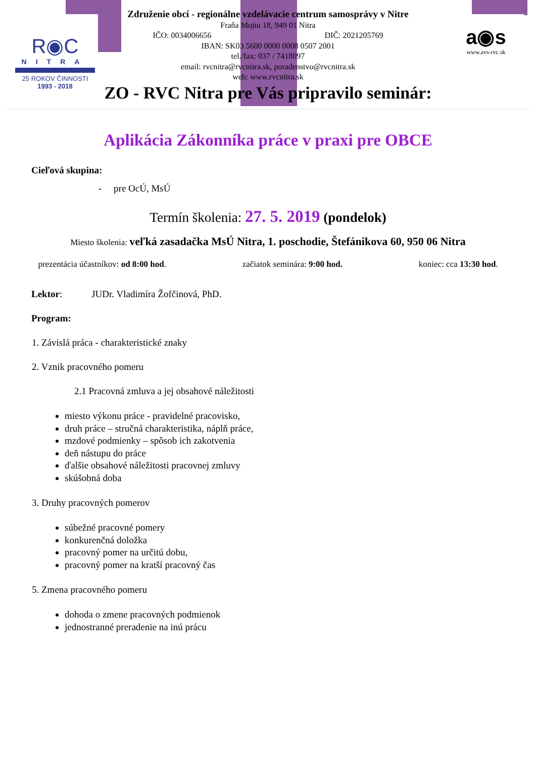R◉C
NITRA
25 ROKOV ČINNOSTI
1993 - 2018
a◉s
www.avs-rvc.sk
Združenie obcí - regionálne vzdelávacie centrum samosprávy v Nitre
Fraňa Mojtu 18, 949 01 Nitra
IČO: 0034006656 DIČ: 2021205769
IBAN: SK03 5600 0000 0008 0507 2001
tel./fax: 037 / 7418097
email: rvcnitra@rvcnitra.sk, poradenstvo@rvcnitra.sk
web: www.rvcnitra.sk
ZO - RVC Nitra pre Vás pripravilo seminár:
Aplikácia Zákonníka práce v praxi pre OBCE
Cieľová skupina:
- pre OcÚ, MsÚ
Termín školenia: 27. 5. 2019 (pondelok)
Miesto školenia: veľká zasadačka MsÚ Nitra, 1. poschodie, Štefánikova 60, 950 06 Nitra
prezentácia účastníkov: od 8:00 hod. začiatok seminára: 9:00 hod. koniec: cca 13:30 hod.
Lektor: JUDr. Vladimíra Žofčinová, PhD.
Program:
1. Závislá práca - charakteristické znaky
2. Vznik pracovného pomeru
2.1 Pracovná zmluva a jej obsahové náležitosti
miesto výkonu práce - pravidelné pracovisko,
druh práce – stručná charakteristika, náplň práce,
mzdové podmienky – spôsob ich zakotvenia
deň nástupu do práce
ďalšie obsahové náležitosti pracovnej zmluvy
skúšobná doba
3. Druhy pracovných pomerov
súbežné pracovné pomery
konkurenčná doložka
pracovný pomer na určitú dobu,
pracovný pomer na kratší pracovný čas
5. Zmena pracovného pomeru
dohoda o zmene pracovných podmienok
jednostranné preradenie na inú prácu